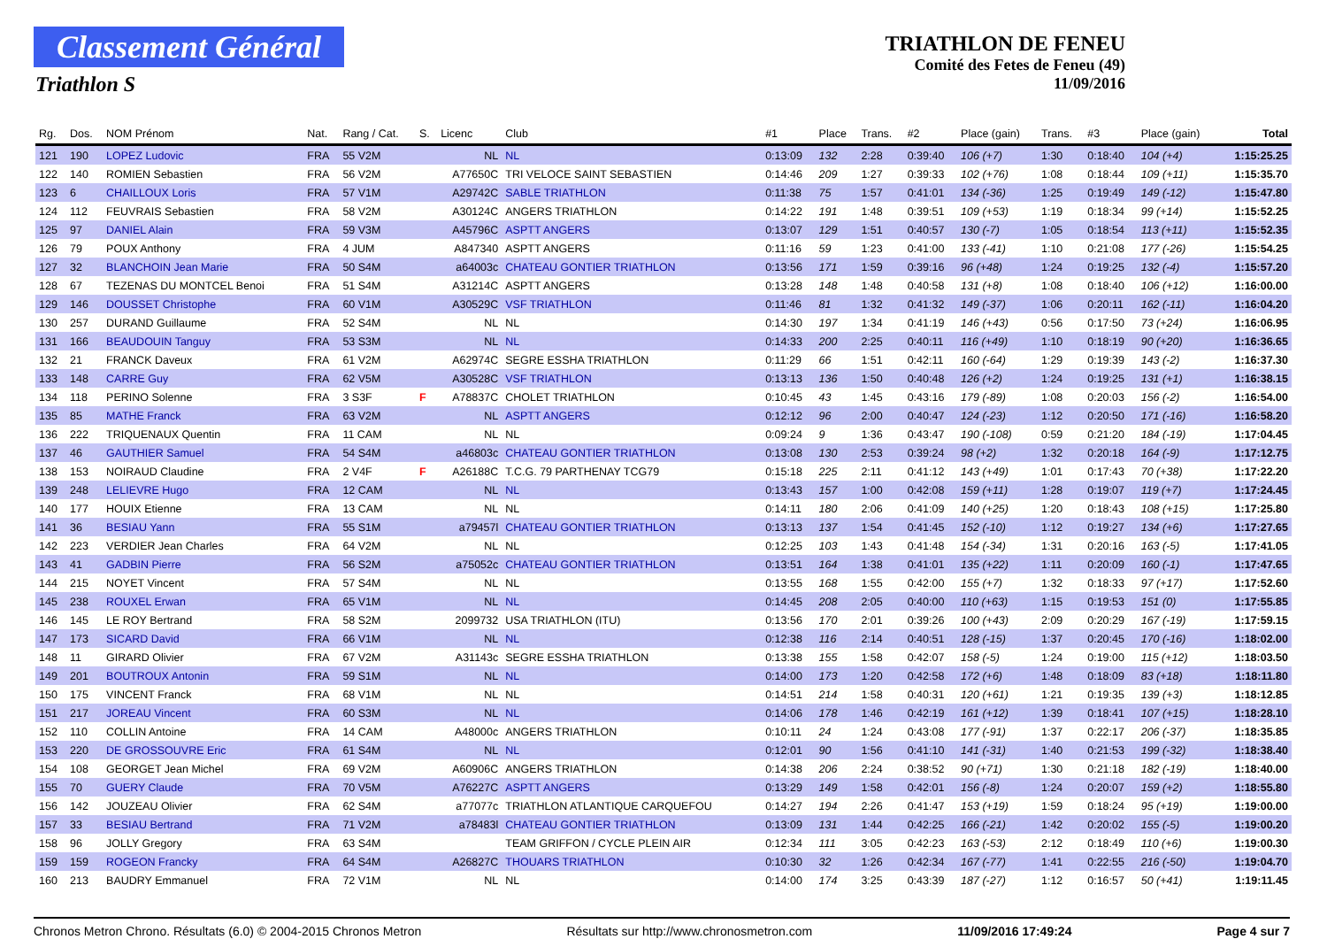Classement Général
Triathlon S
TRIATHLON DE FENEU
Comité des Fetes de Feneu (49)
11/09/2016
| Rg. | Dos. | NOM Prénom | Nat. | Rang / Cat. | S. | Licenc | Club | #1 | Place | Trans. | #2 | Place (gain) | Trans. | #3 | Place (gain) | Total |
| --- | --- | --- | --- | --- | --- | --- | --- | --- | --- | --- | --- | --- | --- | --- | --- | --- |
| 121 | 190 | LOPEZ Ludovic | FRA | 55 V2M | | NL | NL | 0:13:09 | 132 | 2:28 | 0:39:40 | 106 (+7) | 1:30 | 0:18:40 | 104 (+4) | 1:15:25.25 |
| 122 | 140 | ROMIEN Sebastien | FRA | 56 V2M | | A77650C | TRI VELOCE SAINT SEBASTIEN | 0:14:46 | 209 | 1:27 | 0:39:33 | 102 (+76) | 1:08 | 0:18:44 | 109 (+11) | 1:15:35.70 |
| 123 | 6 | CHAILLOUX Loris | FRA | 57 V1M | | A29742C | SABLE TRIATHLON | 0:11:38 | 75 | 1:57 | 0:41:01 | 134 (-36) | 1:25 | 0:19:49 | 149 (-12) | 1:15:47.80 |
| 124 | 112 | FEUVRAIS Sebastien | FRA | 58 V2M | | A30124C | ANGERS TRIATHLON | 0:14:22 | 191 | 1:48 | 0:39:51 | 109 (+53) | 1:19 | 0:18:34 | 99 (+14) | 1:15:52.25 |
| 125 | 97 | DANIEL Alain | FRA | 59 V3M | | A45796C | ASPTT ANGERS | 0:13:07 | 129 | 1:51 | 0:40:57 | 130 (-7) | 1:05 | 0:18:54 | 113 (+11) | 1:15:52.35 |
| 126 | 79 | POUX Anthony | FRA | 4 JUM | | A847340 | ASPTT ANGERS | 0:11:16 | 59 | 1:23 | 0:41:00 | 133 (-41) | 1:10 | 0:21:08 | 177 (-26) | 1:15:54.25 |
| 127 | 32 | BLANCHOIN Jean Marie | FRA | 50 S4M | | a64003c | CHATEAU GONTIER TRIATHLON | 0:13:56 | 171 | 1:59 | 0:39:16 | 96 (+48) | 1:24 | 0:19:25 | 132 (-4) | 1:15:57.20 |
| 128 | 67 | TEZENAS DU MONTCEL Benoi | FRA | 51 S4M | | A31214C | ASPTT ANGERS | 0:13:28 | 148 | 1:48 | 0:40:58 | 131 (+8) | 1:08 | 0:18:40 | 106 (+12) | 1:16:00.00 |
| 129 | 146 | DOUSSET Christophe | FRA | 60 V1M | | A30529C | VSF TRIATHLON | 0:11:46 | 81 | 1:32 | 0:41:32 | 149 (-37) | 1:06 | 0:20:11 | 162 (-11) | 1:16:04.20 |
| 130 | 257 | DURAND Guillaume | FRA | 52 S4M | | NL | NL | 0:14:30 | 197 | 1:34 | 0:41:19 | 146 (+43) | 0:56 | 0:17:50 | 73 (+24) | 1:16:06.95 |
| 131 | 166 | BEAUDOUIN Tanguy | FRA | 53 S3M | | NL | NL | 0:14:33 | 200 | 2:25 | 0:40:11 | 116 (+49) | 1:10 | 0:18:19 | 90 (+20) | 1:16:36.65 |
| 132 | 21 | FRANCK Daveux | FRA | 61 V2M | | A62974C | SEGRE ESSHA TRIATHLON | 0:11:29 | 66 | 1:51 | 0:42:11 | 160 (-64) | 1:29 | 0:19:39 | 143 (-2) | 1:16:37.30 |
| 133 | 148 | CARRE Guy | FRA | 62 V5M | | A30528C | VSF TRIATHLON | 0:13:13 | 136 | 1:50 | 0:40:48 | 126 (+2) | 1:24 | 0:19:25 | 131 (+1) | 1:16:38.15 |
| 134 | 118 | PERINO Solenne | FRA | 3 S3F | F | A78837C | CHOLET TRIATHLON | 0:10:45 | 43 | 1:45 | 0:43:16 | 179 (-89) | 1:08 | 0:20:03 | 156 (-2) | 1:16:54.00 |
| 135 | 85 | MATHE Franck | FRA | 63 V2M | | NL | ASPTT ANGERS | 0:12:12 | 96 | 2:00 | 0:40:47 | 124 (-23) | 1:12 | 0:20:50 | 171 (-16) | 1:16:58.20 |
| 136 | 222 | TRIQUENAUX Quentin | FRA | 11 CAM | | NL | NL | 0:09:24 | 9 | 1:36 | 0:43:47 | 190 (-108) | 0:59 | 0:21:20 | 184 (-19) | 1:17:04.45 |
| 137 | 46 | GAUTHIER Samuel | FRA | 54 S4M | | a46803c | CHATEAU GONTIER TRIATHLON | 0:13:08 | 130 | 2:53 | 0:39:24 | 98 (+2) | 1:32 | 0:20:18 | 164 (-9) | 1:17:12.75 |
| 138 | 153 | NOIRAUD Claudine | FRA | 2 V4F | F | A26188C | T.C.G. 79 PARTHENAY TCG79 | 0:15:18 | 225 | 2:11 | 0:41:12 | 143 (+49) | 1:01 | 0:17:43 | 70 (+38) | 1:17:22.20 |
| 139 | 248 | LELIEVRE Hugo | FRA | 12 CAM | | NL | NL | 0:13:43 | 157 | 1:00 | 0:42:08 | 159 (+11) | 1:28 | 0:19:07 | 119 (+7) | 1:17:24.45 |
| 140 | 177 | HOUIX Etienne | FRA | 13 CAM | | NL | NL | 0:14:11 | 180 | 2:06 | 0:41:09 | 140 (+25) | 1:20 | 0:18:43 | 108 (+15) | 1:17:25.80 |
| 141 | 36 | BESIAU Yann | FRA | 55 S1M | | a79457l | CHATEAU GONTIER TRIATHLON | 0:13:13 | 137 | 1:54 | 0:41:45 | 152 (-10) | 1:12 | 0:19:27 | 134 (+6) | 1:17:27.65 |
| 142 | 223 | VERDIER Jean Charles | FRA | 64 V2M | | NL | NL | 0:12:25 | 103 | 1:43 | 0:41:48 | 154 (-34) | 1:31 | 0:20:16 | 163 (-5) | 1:17:41.05 |
| 143 | 41 | GADBIN Pierre | FRA | 56 S2M | | a75052c | CHATEAU GONTIER TRIATHLON | 0:13:51 | 164 | 1:38 | 0:41:01 | 135 (+22) | 1:11 | 0:20:09 | 160 (-1) | 1:17:47.65 |
| 144 | 215 | NOYET Vincent | FRA | 57 S4M | | NL | NL | 0:13:55 | 168 | 1:55 | 0:42:00 | 155 (+7) | 1:32 | 0:18:33 | 97 (+17) | 1:17:52.60 |
| 145 | 238 | ROUXEL Erwan | FRA | 65 V1M | | NL | NL | 0:14:45 | 208 | 2:05 | 0:40:00 | 110 (+63) | 1:15 | 0:19:53 | 151 (0) | 1:17:55.85 |
| 146 | 145 | LE ROY Bertrand | FRA | 58 S2M | | 2099732 | USA TRIATHLON (ITU) | 0:13:56 | 170 | 2:01 | 0:39:26 | 100 (+43) | 2:09 | 0:20:29 | 167 (-19) | 1:17:59.15 |
| 147 | 173 | SICARD David | FRA | 66 V1M | | NL | NL | 0:12:38 | 116 | 2:14 | 0:40:51 | 128 (-15) | 1:37 | 0:20:45 | 170 (-16) | 1:18:02.00 |
| 148 | 11 | GIRARD Olivier | FRA | 67 V2M | | A31143c | SEGRE ESSHA TRIATHLON | 0:13:38 | 155 | 1:58 | 0:42:07 | 158 (-5) | 1:24 | 0:19:00 | 115 (+12) | 1:18:03.50 |
| 149 | 201 | BOUTROUX Antonin | FRA | 59 S1M | | NL | NL | 0:14:00 | 173 | 1:20 | 0:42:58 | 172 (+6) | 1:48 | 0:18:09 | 83 (+18) | 1:18:11.80 |
| 150 | 175 | VINCENT Franck | FRA | 68 V1M | | NL | NL | 0:14:51 | 214 | 1:58 | 0:40:31 | 120 (+61) | 1:21 | 0:19:35 | 139 (+3) | 1:18:12.85 |
| 151 | 217 | JOREAU Vincent | FRA | 60 S3M | | NL | NL | 0:14:06 | 178 | 1:46 | 0:42:19 | 161 (+12) | 1:39 | 0:18:41 | 107 (+15) | 1:18:28.10 |
| 152 | 110 | COLLIN Antoine | FRA | 14 CAM | | A48000c | ANGERS TRIATHLON | 0:10:11 | 24 | 1:24 | 0:43:08 | 177 (-91) | 1:37 | 0:22:17 | 206 (-37) | 1:18:35.85 |
| 153 | 220 | DE GROSSOUVRE Eric | FRA | 61 S4M | | NL | NL | 0:12:01 | 90 | 1:56 | 0:41:10 | 141 (-31) | 1:40 | 0:21:53 | 199 (-32) | 1:18:38.40 |
| 154 | 108 | GEORGET Jean Michel | FRA | 69 V2M | | A60906C | ANGERS TRIATHLON | 0:14:38 | 206 | 2:24 | 0:38:52 | 90 (+71) | 1:30 | 0:21:18 | 182 (-19) | 1:18:40.00 |
| 155 | 70 | GUERY Claude | FRA | 70 V5M | | A76227C | ASPTT ANGERS | 0:13:29 | 149 | 1:58 | 0:42:01 | 156 (-8) | 1:24 | 0:20:07 | 159 (+2) | 1:18:55.80 |
| 156 | 142 | JOUZEAU Olivier | FRA | 62 S4M | | a77077c | TRIATHLON ATLANTIQUE CARQUEFOU | 0:14:27 | 194 | 2:26 | 0:41:47 | 153 (+19) | 1:59 | 0:18:24 | 95 (+19) | 1:19:00.00 |
| 157 | 33 | BESIAU Bertrand | FRA | 71 V2M | | a78483l | CHATEAU GONTIER TRIATHLON | 0:13:09 | 131 | 1:44 | 0:42:25 | 166 (-21) | 1:42 | 0:20:02 | 155 (-5) | 1:19:00.20 |
| 158 | 96 | JOLLY Gregory | FRA | 63 S4M | | | TEAM GRIFFON / CYCLE PLEIN AIR | 0:12:34 | 111 | 3:05 | 0:42:23 | 163 (-53) | 2:12 | 0:18:49 | 110 (+6) | 1:19:00.30 |
| 159 | 159 | ROGEON Francky | FRA | 64 S4M | | A26827C | THOUARS TRIATHLON | 0:10:30 | 32 | 1:26 | 0:42:34 | 167 (-77) | 1:41 | 0:22:55 | 216 (-50) | 1:19:04.70 |
| 160 | 213 | BAUDRY Emmanuel | FRA | 72 V1M | | NL | NL | 0:14:00 | 174 | 3:25 | 0:43:39 | 187 (-27) | 1:12 | 0:16:57 | 50 (+41) | 1:19:11.45 |
Chronos Metron Chrono. Résultats (6.0) © 2004-2015 Chronos Metron Résultats sur http://www.chronosmetron.com 11/09/2016 17:49:24 Page 4 sur 7